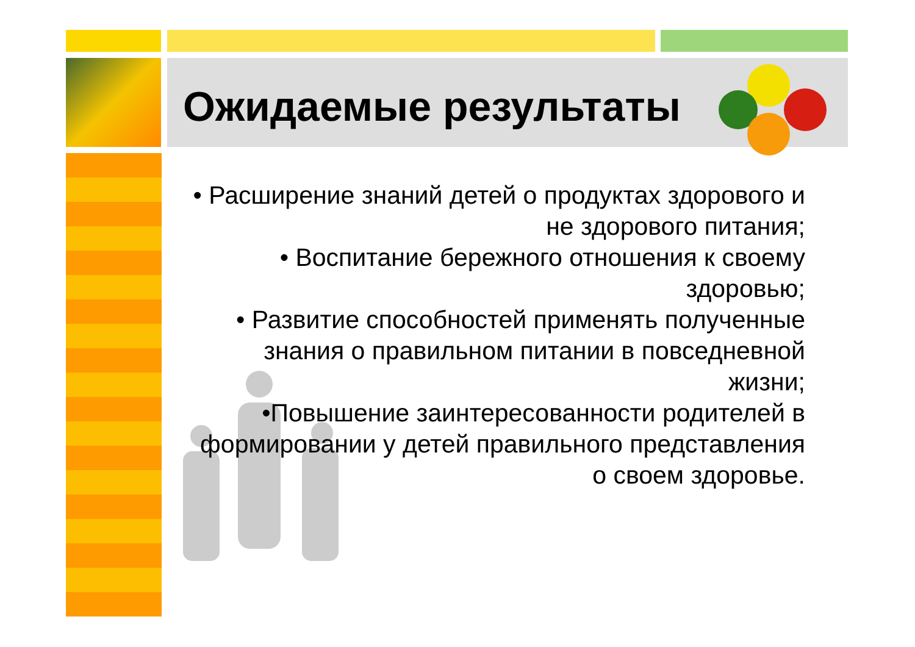Ожидаемые результаты
• Расширение знаний детей о продуктах здорового и не здорового питания;
• Воспитание бережного отношения к своему здоровью;
• Развитие способностей применять полученные знания о правильном питании в повседневной жизни;
•Повышение заинтересованности родителей в формировании у детей правильного представления о своем здоровье.